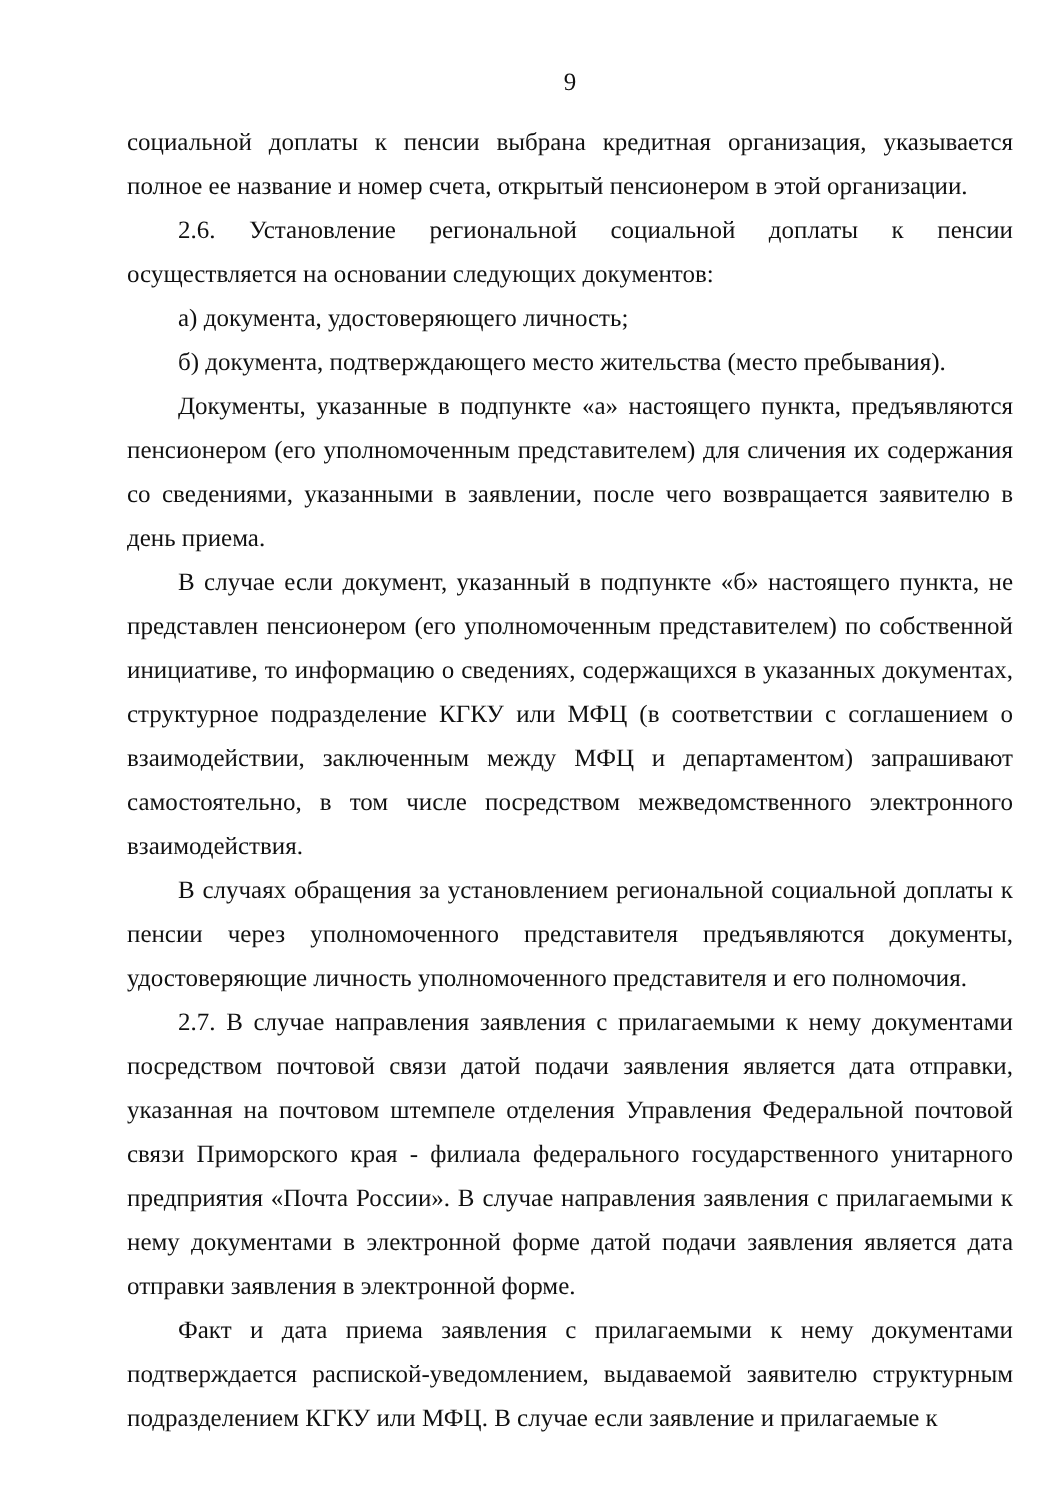9
социальной доплаты к пенсии выбрана кредитная организация, указывается полное ее название и номер счета, открытый пенсионером в этой организации.
2.6. Установление региональной социальной доплаты к пенсии осуществляется на основании следующих документов:
а) документа, удостоверяющего личность;
б) документа, подтверждающего место жительства (место пребывания).
Документы, указанные в подпункте «а» настоящего пункта, предъявляются пенсионером (его уполномоченным представителем) для сличения их содержания со сведениями, указанными в заявлении, после чего возвращается заявителю в день приема.
В случае если документ, указанный в подпункте «б» настоящего пункта, не представлен пенсионером (его уполномоченным представителем) по собственной инициативе, то информацию о сведениях, содержащихся в указанных документах, структурное подразделение КГКУ или МФЦ (в соответствии с соглашением о взаимодействии, заключенным между МФЦ и департаментом) запрашивают самостоятельно, в том числе посредством межведомственного электронного взаимодействия.
В случаях обращения за установлением региональной социальной доплаты к пенсии через уполномоченного представителя предъявляются документы, удостоверяющие личность уполномоченного представителя и его полномочия.
2.7. В случае направления заявления с прилагаемыми к нему документами посредством почтовой связи датой подачи заявления является дата отправки, указанная на почтовом штемпеле отделения Управления Федеральной почтовой связи Приморского края - филиала федерального государственного унитарного предприятия «Почта России». В случае направления заявления с прилагаемыми к нему документами в электронной форме датой подачи заявления является дата отправки заявления в электронной форме.
Факт и дата приема заявления с прилагаемыми к нему документами подтверждается распиской-уведомлением, выдаваемой заявителю структурным подразделением КГКУ или МФЦ. В случае если заявление и прилагаемые к